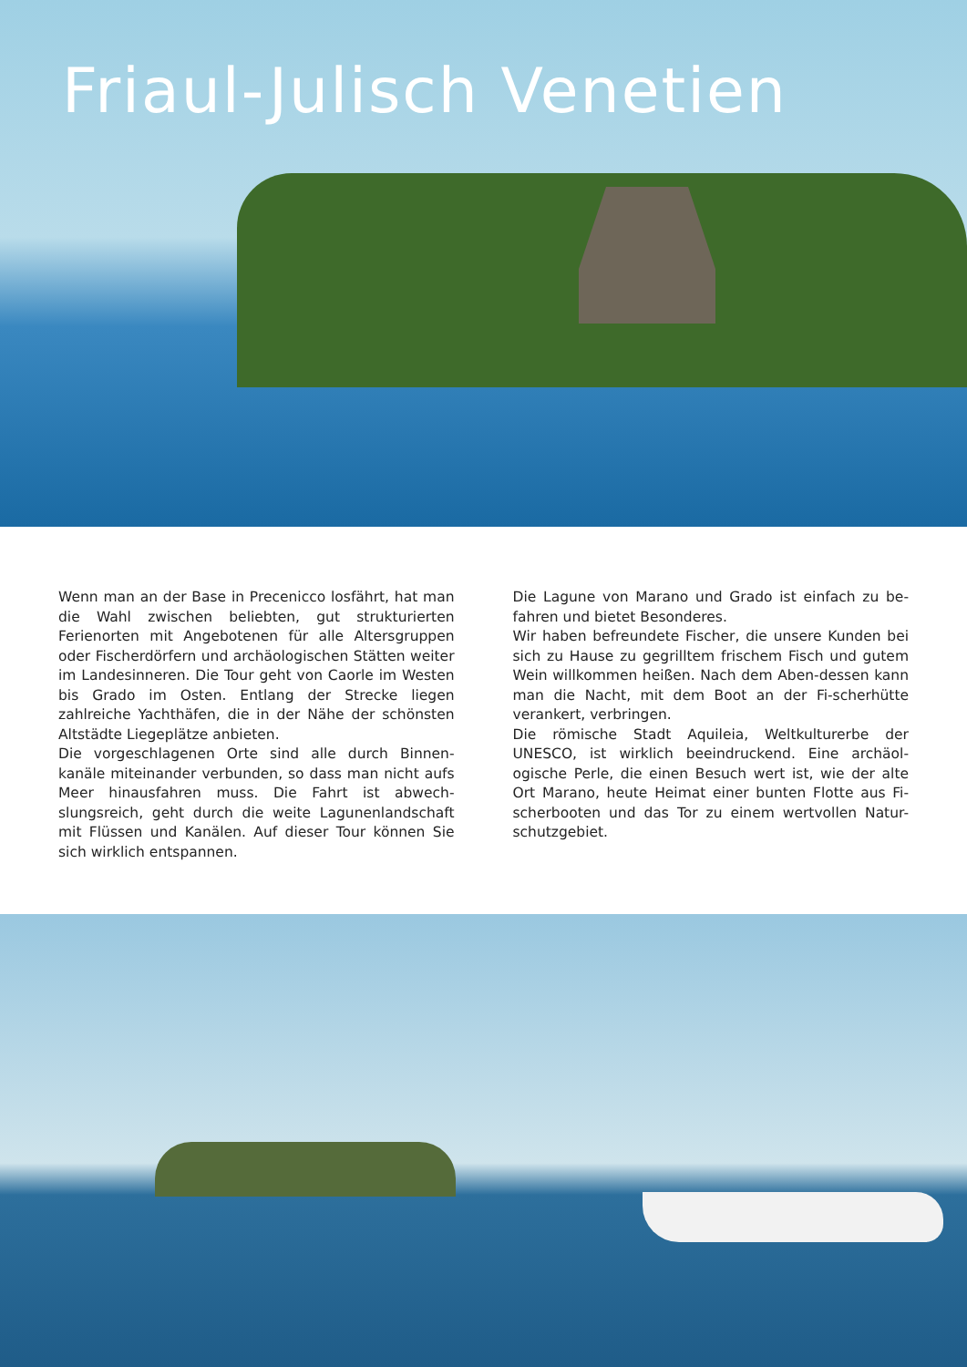Friaul-Julisch Venetien
Wenn man an der Base in Precenicco losfährt, hat man die Wahl zwischen beliebten, gut strukturierten Ferienorten mit Angebotenen für alle Altersgruppen oder Fischerdörfern und archäologischen Stätten weiter im Landesinneren. Die Tour geht von Caorle im Westen bis Grado im Osten. Entlang der Strecke liegen zahlreiche Yachthäfen, die in der Nähe der schönsten Altstädte Liegeplätze anbieten.
Die vorgeschlagenen Orte sind alle durch Binnen-kanäle miteinander verbunden, so dass man nicht aufs Meer hinausfahren muss. Die Fahrt ist abwech-slungsreich, geht durch die weite Lagunenlandschaft mit Flüssen und Kanälen. Auf dieser Tour können Sie sich wirklich entspannen.
Die Lagune von Marano und Grado ist einfach zu be-fahren und bietet Besonderes.
Wir haben befreundete Fischer, die unsere Kunden bei sich zu Hause zu gegrilltem frischem Fisch und gutem Wein willkommen heißen. Nach dem Aben-dessen kann man die Nacht, mit dem Boot an der Fi-scherhütte verankert, verbringen.
Die römische Stadt Aquileia, Weltkulturerbe der UNESCO, ist wirklich beeindruckend. Eine archäol-ogische Perle, die einen Besuch wert ist, wie der alte Ort Marano, heute Heimat einer bunten Flotte aus Fi-scherbooten und das Tor zu einem wertvollen Natur-schutzgebiet.